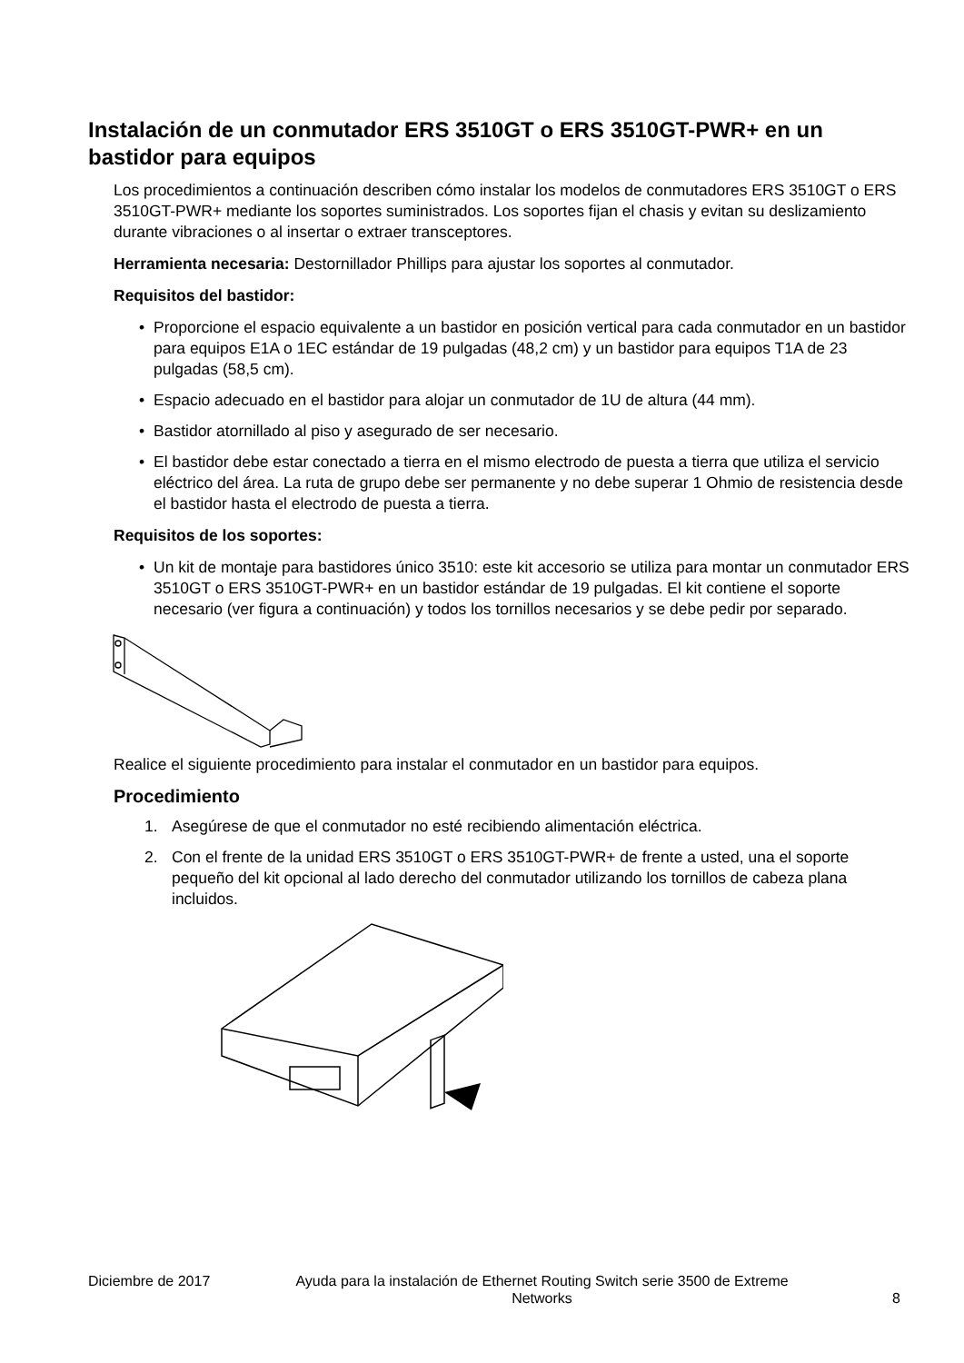Instalación de un conmutador ERS 3510GT o ERS 3510GT-PWR+ en un bastidor para equipos
Los procedimientos a continuación describen cómo instalar los modelos de conmutadores ERS 3510GT o ERS 3510GT-PWR+ mediante los soportes suministrados. Los soportes fijan el chasis y evitan su deslizamiento durante vibraciones o al insertar o extraer transceptores.
Herramienta necesaria: Destornillador Phillips para ajustar los soportes al conmutador.
Requisitos del bastidor:
• Proporcione el espacio equivalente a un bastidor en posición vertical para cada conmutador en un bastidor para equipos E1A o 1EC estándar de 19 pulgadas (48,2 cm) y un bastidor para equipos T1A de 23 pulgadas (58,5 cm).
• Espacio adecuado en el bastidor para alojar un conmutador de 1U de altura (44 mm).
• Bastidor atornillado al piso y asegurado de ser necesario.
• El bastidor debe estar conectado a tierra en el mismo electrodo de puesta a tierra que utiliza el servicio eléctrico del área. La ruta de grupo debe ser permanente y no debe superar 1 Ohmio de resistencia desde el bastidor hasta el electrodo de puesta a tierra.
Requisitos de los soportes:
• Un kit de montaje para bastidores único 3510: este kit accesorio se utiliza para montar un conmutador ERS 3510GT o ERS 3510GT-PWR+ en un bastidor estándar de 19 pulgadas. El kit contiene el soporte necesario (ver figura a continuación) y todos los tornillos necesarios y se debe pedir por separado.
Realice el siguiente procedimiento para instalar el conmutador en un bastidor para equipos.
Procedimiento
1. Asegúrese de que el conmutador no esté recibiendo alimentación eléctrica.
2. Con el frente de la unidad ERS 3510GT o ERS 3510GT-PWR+ de frente a usted, una el soporte pequeño del kit opcional al lado derecho del conmutador utilizando los tornillos de cabeza plana incluidos.
Diciembre de 2017 Ayuda para la instalación de Ethernet Routing Switch serie 3500 de Extreme Networks 8